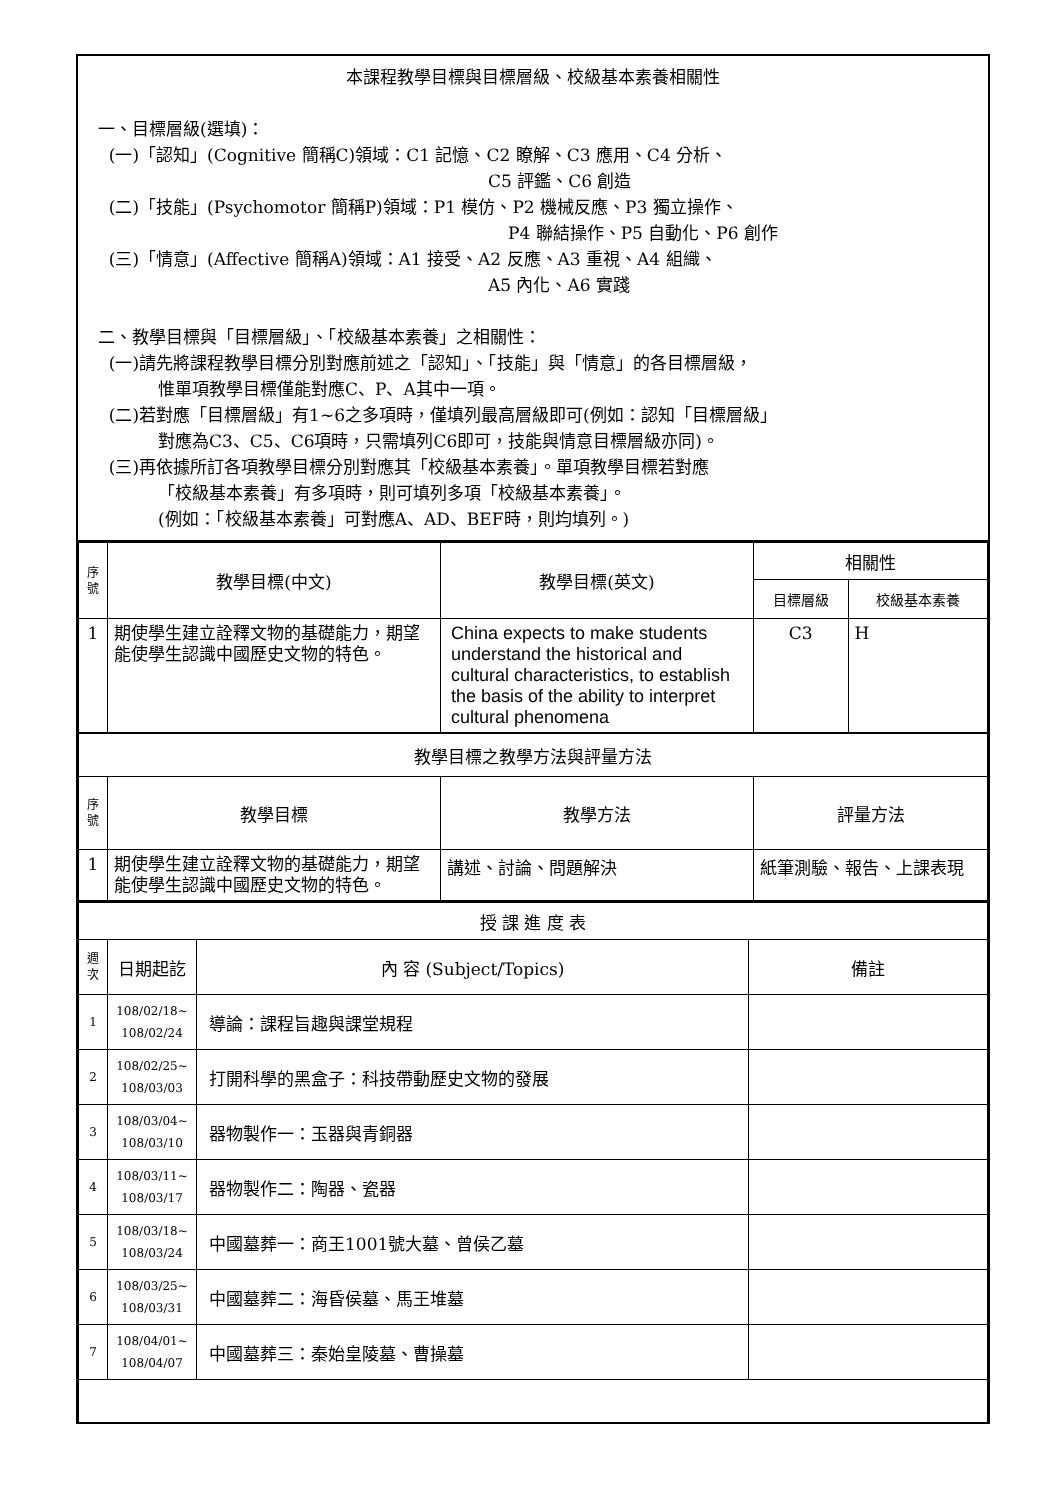本課程教學目標與目標層級、校級基本素養相關性
一、目標層級(選填)：
(一)「認知」(Cognitive 簡稱C)領域：C1 記憶、C2 瞭解、C3 應用、C4 分析、
C5 評鑑、C6 創造
(二)「技能」(Psychomotor 簡稱P)領域：P1 模仿、P2 機械反應、P3 獨立操作、
P4 聯結操作、P5 自動化、P6 創作
(三)「情意」(Affective 簡稱A)領域：A1 接受、A2 反應、A3 重視、A4 組織、
A5 內化、A6 實踐
二、教學目標與「目標層級」、「校級基本素養」之相關性：
(一)請先將課程教學目標分別對應前述之「認知」、「技能」與「情意」的各目標層級，
惟單項教學目標僅能對應C、P、A其中一項。
(二)若對應「目標層級」有1~6之多項時，僅填列最高層級即可(例如：認知「目標層級」
對應為C3、C5、C6項時，只需填列C6即可，技能與情意目標層級亦同)。
(三)再依據所訂各項教學目標分別對應其「校級基本素養」。單項教學目標若對應
「校級基本素養」有多項時，則可填列多項「校級基本素養」。
(例如：「校級基本素養」可對應A、AD、BEF時，則均填列。)
| 序 號 | 教學目標(中文) | 教學目標(英文) | 相關性 | |
| --- | --- | --- | --- | --- |
| | | | 目標層級 | 校級基本素養 |
| 1 | 期使學生建立詮釋文物的基礎能力，期望能使學生認識中國歷史文物的特色。 | China expects to make students understand the historical and cultural characteristics, to establish the basis of the ability to interpret cultural phenomena | C3 | H |
| 教學目標之教學方法與評量方法 | | | | |
| 序 號 | 教學目標 | 教學方法 | 評量方法 | |
| 1 | 期使學生建立詮釋文物的基礎能力，期望能使學生認識中國歷史文物的特色。 | 講述、討論、問題解決 | 紙筆測驗、報告、上課表現 | |
| 授 課 進 度 表 | | | |
| 週 次 | 日期起訖 | 內 容 (Subject/Topics) | 備註 |
| 1 | 108/02/18~ 108/02/24 | 導論：課程旨趣與課堂規程 | |
| 2 | 108/02/25~ 108/03/03 | 打開科學的黑盒子：科技帶動歷史文物的發展 | |
| 3 | 108/03/04~ 108/03/10 | 器物製作一：玉器與青銅器 | |
| 4 | 108/03/11~ 108/03/17 | 器物製作二：陶器、瓷器 | |
| 5 | 108/03/18~ 108/03/24 | 中國墓葬一：商王1001號大墓、曾侯乙墓 | |
| 6 | 108/03/25~ 108/03/31 | 中國墓葬二：海昏侯墓、馬王堆墓 | |
| 7 | 108/04/01~ 108/04/07 | 中國墓葬三：秦始皇陵墓、曹操墓 | |